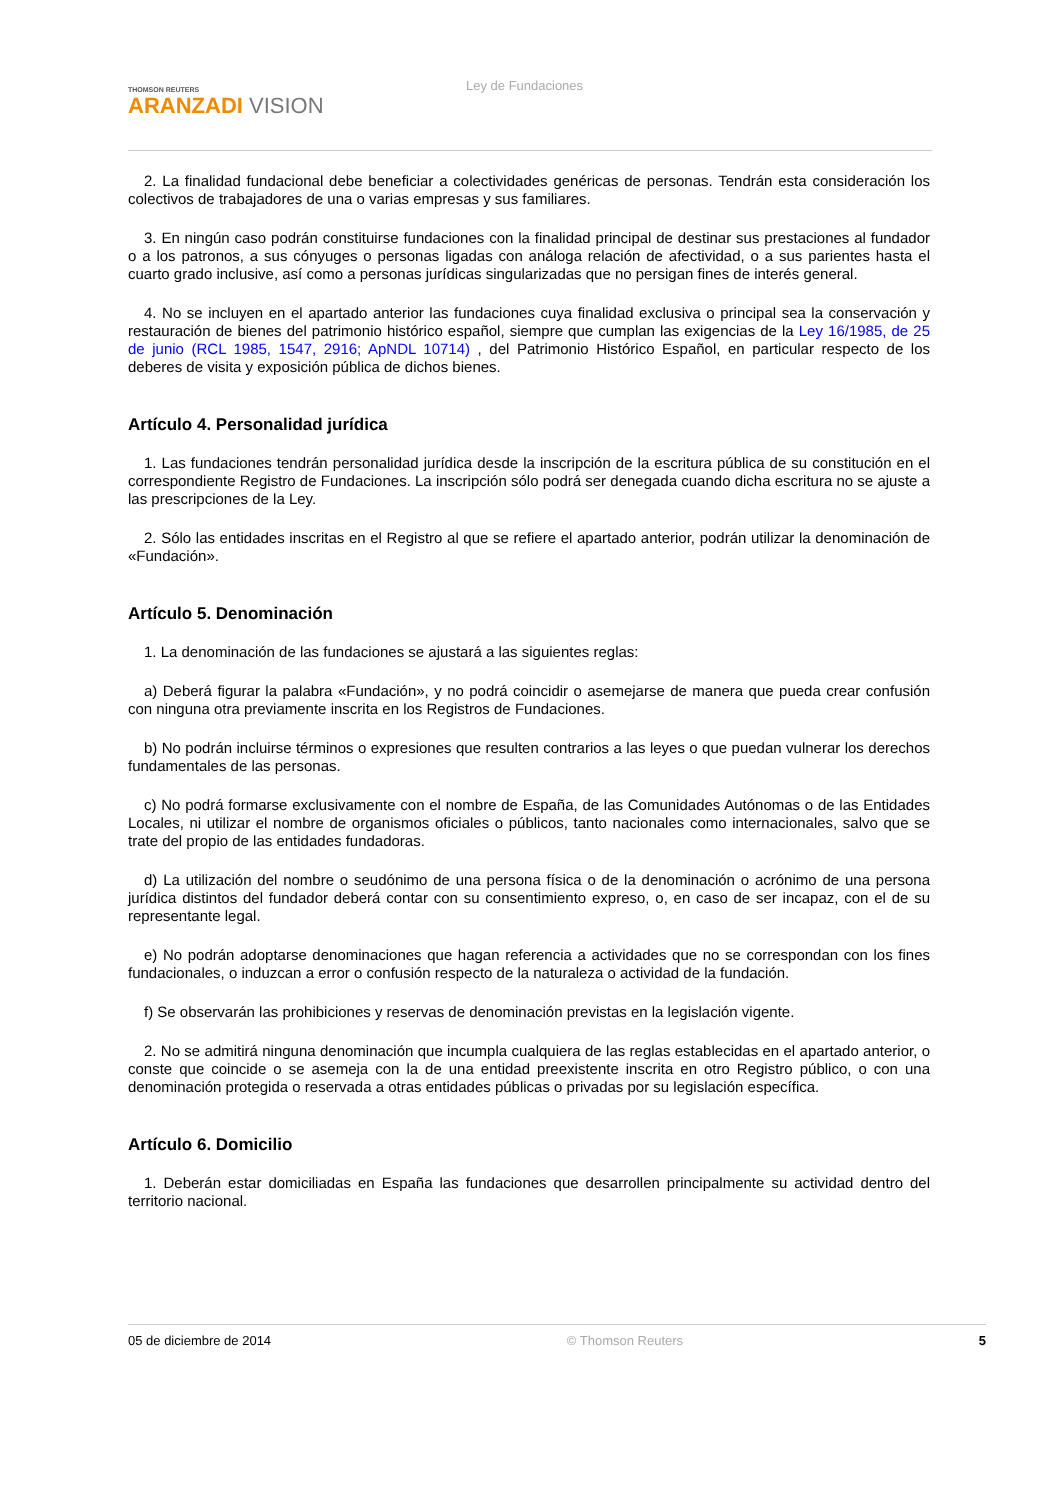THOMSON REUTERS
ARANZADI VISION
Ley de Fundaciones
2. La finalidad fundacional debe beneficiar a colectividades genéricas de personas. Tendrán esta consideración los colectivos de trabajadores de una o varias empresas y sus familiares.
3. En ningún caso podrán constituirse fundaciones con la finalidad principal de destinar sus prestaciones al fundador o a los patronos, a sus cónyuges o personas ligadas con análoga relación de afectividad, o a sus parientes hasta el cuarto grado inclusive, así como a personas jurídicas singularizadas que no persigan fines de interés general.
4. No se incluyen en el apartado anterior las fundaciones cuya finalidad exclusiva o principal sea la conservación y restauración de bienes del patrimonio histórico español, siempre que cumplan las exigencias de la Ley 16/1985, de 25 de junio (RCL 1985, 1547, 2916; ApNDL 10714) , del Patrimonio Histórico Español, en particular respecto de los deberes de visita y exposición pública de dichos bienes.
Artículo 4. Personalidad jurídica
1. Las fundaciones tendrán personalidad jurídica desde la inscripción de la escritura pública de su constitución en el correspondiente Registro de Fundaciones. La inscripción sólo podrá ser denegada cuando dicha escritura no se ajuste a las prescripciones de la Ley.
2. Sólo las entidades inscritas en el Registro al que se refiere el apartado anterior, podrán utilizar la denominación de «Fundación».
Artículo 5. Denominación
1. La denominación de las fundaciones se ajustará a las siguientes reglas:
a) Deberá figurar la palabra «Fundación», y no podrá coincidir o asemejarse de manera que pueda crear confusión con ninguna otra previamente inscrita en los Registros de Fundaciones.
b) No podrán incluirse términos o expresiones que resulten contrarios a las leyes o que puedan vulnerar los derechos fundamentales de las personas.
c) No podrá formarse exclusivamente con el nombre de España, de las Comunidades Autónomas o de las Entidades Locales, ni utilizar el nombre de organismos oficiales o públicos, tanto nacionales como internacionales, salvo que se trate del propio de las entidades fundadoras.
d) La utilización del nombre o seudónimo de una persona física o de la denominación o acrónimo de una persona jurídica distintos del fundador deberá contar con su consentimiento expreso, o, en caso de ser incapaz, con el de su representante legal.
e) No podrán adoptarse denominaciones que hagan referencia a actividades que no se correspondan con los fines fundacionales, o induzcan a error o confusión respecto de la naturaleza o actividad de la fundación.
f) Se observarán las prohibiciones y reservas de denominación previstas en la legislación vigente.
2. No se admitirá ninguna denominación que incumpla cualquiera de las reglas establecidas en el apartado anterior, o conste que coincide o se asemeja con la de una entidad preexistente inscrita en otro Registro público, o con una denominación protegida o reservada a otras entidades públicas o privadas por su legislación específica.
Artículo 6. Domicilio
1. Deberán estar domiciliadas en España las fundaciones que desarrollen principalmente su actividad dentro del territorio nacional.
05 de diciembre de 2014 © Thomson Reuters 5